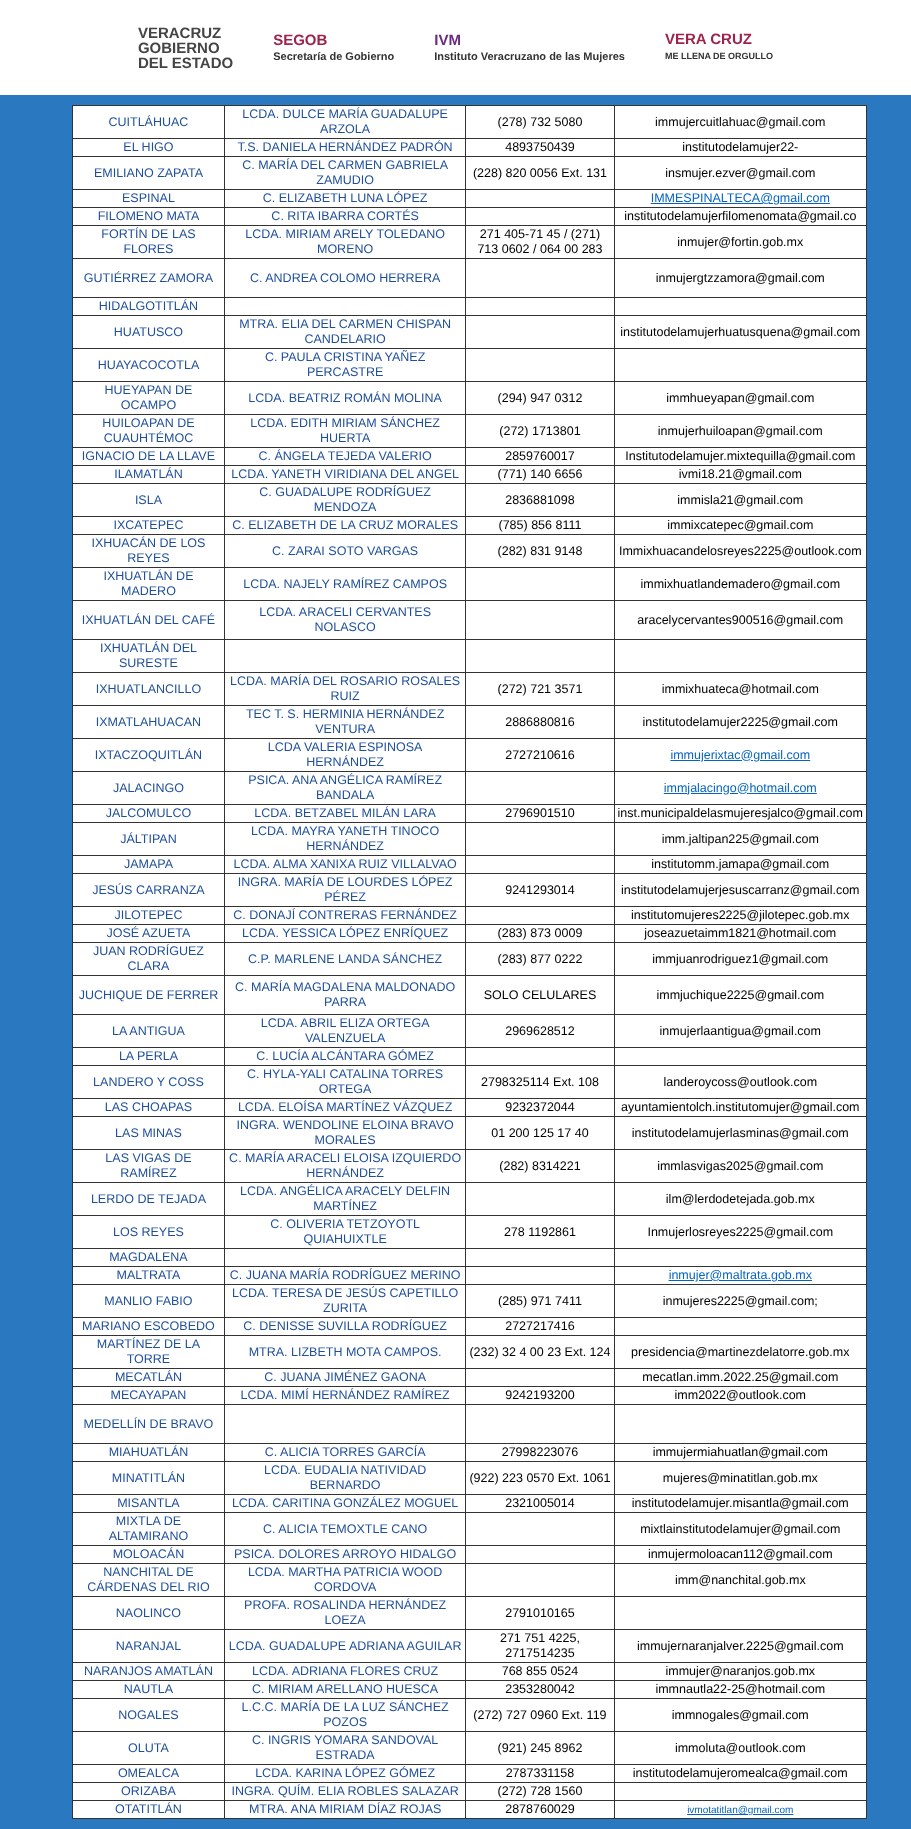VERACRUZ
GOBIERNO
DEL ESTADO
SEGOB
Secretaría de Gobierno
IVM
Instituto Veracruzano de las Mujeres
VERA CRUZ
ME LLENA DE ORGULLO
| CUITLÁHUAC | LCDA. DULCE MARÍA GUADALUPE ARZOLA | (278) 732 5080 | immujercuitlahuac@gmail.com |
| EL HIGO | T.S. DANIELA HERNÁNDEZ PADRÓN | 4893750439 | institutodelamujer22- |
| EMILIANO ZAPATA | C. MARÍA DEL CARMEN GABRIELA ZAMUDIO | (228) 820 0056 Ext. 131 | insmujer.ezver@gmail.com |
| ESPINAL | C. ELIZABETH LUNA LÓPEZ | | IMMESPINALTECA@gmail.com |
| FILOMENO MATA | C. RITA IBARRA CORTÉS | | institutodelamujerfilomenomata@gmail.co |
| FORTÍN DE LAS FLORES | LCDA. MIRIAM ARELY TOLEDANO MORENO | 271 405-71 45 / (271) 713 0602 / 064 00 283 | inmujer@fortin.gob.mx |
| GUTIÉRREZ ZAMORA | C. ANDREA COLOMO HERRERA | | inmujergtzzamora@gmail.com |
| HIDALGOTITLÁN | | | |
| HUATUSCO | MTRA. ELIA DEL CARMEN CHISPAN CANDELARIO | | institutodelamujerhuatusquena@gmail.com |
| HUAYACOCOTLA | C. PAULA CRISTINA YAÑEZ PERCASTRE | | |
| HUEYAPAN DE OCAMPO | LCDA. BEATRIZ ROMÁN MOLINA | (294) 947 0312 | immhueyapan@gmail.com |
| HUILOAPAN DE CUAUHTÉMOC | LCDA. EDITH MIRIAM SÁNCHEZ HUERTA | (272) 1713801 | inmujerhuiloapan@gmail.com |
| IGNACIO DE LA LLAVE | C. ÁNGELA TEJEDA VALERIO | 2859760017 | Institutodelamujer.mixtequilla@gmail.com |
| ILAMATLÁN | LCDA. YANETH VIRIDIANA DEL ANGEL | (771) 140 6656 | ivmi18.21@gmail.com |
| ISLA | C. GUADALUPE RODRÍGUEZ MENDOZA | 2836881098 | immisla21@gmail.com |
| IXCATEPEC | C. ELIZABETH DE LA CRUZ MORALES | (785) 856 8111 | immixcatepec@gmail.com |
| IXHUACÁN DE LOS REYES | C. ZARAI SOTO VARGAS | (282) 831 9148 | Immixhuacandelosreyes2225@outlook.com |
| IXHUATLÁN DE MADERO | LCDA. NAJELY RAMÍREZ CAMPOS | | immixhuatlandemadero@gmail.com |
| IXHUATLÁN DEL CAFÉ | LCDA. ARACELI CERVANTES NOLASCO | | aracelycervantes900516@gmail.com |
| IXHUATLÁN DEL SURESTE | | | |
| IXHUATLANCILLO | LCDA. MARÍA DEL ROSARIO ROSALES RUIZ | (272) 721 3571 | immixhuateca@hotmail.com |
| IXMATLAHUACAN | TEC T. S. HERMINIA HERNÁNDEZ VENTURA | 2886880816 | institutodelamujer2225@gmail.com |
| IXTACZOQUITLÁN | LCDA VALERIA ESPINOSA HERNÁNDEZ | 2727210616 | immujerixtac@gmail.com |
| JALACINGO | PSICA. ANA ANGÉLICA RAMÍREZ BANDALA | | immjalacingo@hotmail.com |
| JALCOMULCO | LCDA. BETZABEL MILÁN LARA | 2796901510 | inst.municipaldelasmujeresjalco@gmail.com |
| JÁLTIPAN | LCDA. MAYRA YANETH TINOCO HERNÁNDEZ | | imm.jaltipan225@gmail.com |
| JAMAPA | LCDA. ALMA XANIXA RUIZ VILLALVAO | | institutomm.jamapa@gmail.com |
| JESÚS CARRANZA | INGRA. MARÍA DE LOURDES LÓPEZ PÉREZ | 9241293014 | institutodelamujerjesuscarranz@gmail.com |
| JILOTEPEC | C. DONAJÍ CONTRERAS FERNÁNDEZ | | institutomujeres2225@jilotepec.gob.mx |
| JOSÉ AZUETA | LCDA. YESSICA LÓPEZ ENRÍQUEZ | (283) 873 0009 | joseazuetaimm1821@hotmail.com |
| JUAN RODRÍGUEZ CLARA | C.P. MARLENE LANDA SÁNCHEZ | (283) 877 0222 | immjuanrodriguez1@gmail.com |
| JUCHIQUE DE FERRER | C. MARÍA MAGDALENA MALDONADO PARRA | SOLO CELULARES | immjuchique2225@gmail.com |
| LA ANTIGUA | LCDA. ABRIL ELIZA ORTEGA VALENZUELA | 2969628512 | inmujerlaantigua@gmail.com |
| LA PERLA | C. LUCÍA ALCÁNTARA GÓMEZ | | |
| LANDERO Y COSS | C. HYLA-YALI CATALINA TORRES ORTEGA | 2798325114 Ext. 108 | landeroycoss@outlook.com |
| LAS CHOAPAS | LCDA. ELOÍSA MARTÍNEZ VÁZQUEZ | 9232372044 | ayuntamientolch.institutomujer@gmail.com |
| LAS MINAS | INGRA. WENDOLINE ELOINA BRAVO MORALES | 01 200 125 17 40 | institutodelamujerlasminas@gmail.com |
| LAS VIGAS DE RAMÍREZ | C. MARÍA ARACELI ELOISA IZQUIERDO HERNÁNDEZ | (282) 8314221 | immlasvigas2025@gmail.com |
| LERDO DE TEJADA | LCDA. ANGÉLICA ARACELY DELFIN MARTÍNEZ | | ilm@lerdodetejada.gob.mx |
| LOS REYES | C. OLIVERIA TETZOYOTL QUIAHUIXTLE | 278 1192861 | Inmujerlosreyes2225@gmail.com |
| MAGDALENA | | | |
| MALTRATA | C. JUANA MARÍA RODRÍGUEZ MERINO | | inmujer@maltrata.gob.mx |
| MANLIO FABIO | LCDA. TERESA DE JESÚS CAPETILLO ZURITA | (285) 971 7411 | inmujeres2225@gmail.com; |
| MARIANO ESCOBEDO | C. DENISSE SUVILLA RODRÍGUEZ | 2727217416 | |
| MARTÍNEZ DE LA TORRE | MTRA. LIZBETH MOTA CAMPOS. | (232) 32 4 00 23 Ext. 124 | presidencia@martinezdelatorre.gob.mx |
| MECATLÁN | C. JUANA JIMÉNEZ GAONA | | mecatlan.imm.2022.25@gmail.com |
| MECAYAPAN | LCDA. MIMÍ HERNÁNDEZ RAMÍREZ | 9242193200 | imm2022@outlook.com |
| MEDELLÍN DE BRAVO | | | |
| MIAHUATLÁN | C. ALICIA TORRES GARCÍA | 27998223076 | immujermiahuatlan@gmail.com |
| MINATITLÁN | LCDA. EUDALIA NATIVIDAD BERNARDO | (922) 223 0570 Ext. 1061 | mujeres@minatitlan.gob.mx |
| MISANTLA | LCDA. CARITINA GONZÁLEZ MOGUEL | 2321005014 | institutodelamujer.misantla@gmail.com |
| MIXTLA DE ALTAMIRANO | C. ALICIA TEMOXTLE CANO | | mixtlainstitutodelamujer@gmail.com |
| MOLOACÁN | PSICA. DOLORES ARROYO HIDALGO | | inmujermoloacan112@gmail.com |
| NANCHITAL DE CÁRDENAS DEL RIO | LCDA. MARTHA PATRICIA WOOD CORDOVA | | imm@nanchital.gob.mx |
| NAOLINCO | PROFA. ROSALINDA HERNÁNDEZ LOEZA | 2791010165 | |
| NARANJAL | LCDA. GUADALUPE ADRIANA AGUILAR | 271 751 4225, 2717514235 | immujernaranjalver.2225@gmail.com |
| NARANJOS AMATLÁN | LCDA. ADRIANA FLORES CRUZ | 768 855 0524 | immujer@naranjos.gob.mx |
| NAUTLA | C. MIRIAM ARELLANO HUESCA | 2353280042 | immnautla22-25@hotmail.com |
| NOGALES | L.C.C. MARÍA DE LA LUZ SÁNCHEZ POZOS | (272) 727 0960 Ext. 119 | immnogales@gmail.com |
| OLUTA | C. INGRIS YOMARA SANDOVAL ESTRADA | (921) 245 8962 | immoluta@outlook.com |
| OMEALCA | LCDA. KARINA LÓPEZ GÓMEZ | 2787331158 | institutodelamujeromealca@gmail.com |
| ORIZABA | INGRA. QUÍM. ELIA ROBLES SALAZAR | (272) 728 1560 | |
| OTATITLÁN | MTRA. ANA MIRIAM DÍAZ ROJAS | 2878760029 | ivmotatitlan@gmail.com |